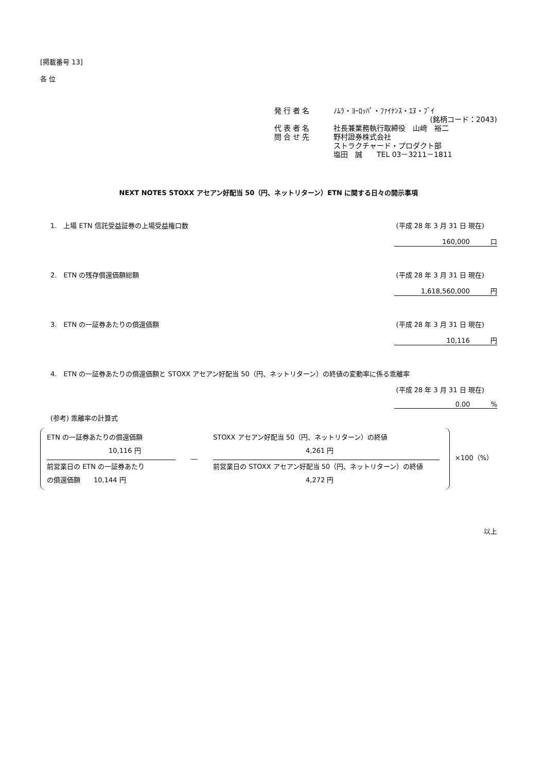[掲載番号 13]
各 位
発行者名 ﾉﾑﾗ・ﾖｰﾛｯﾊﾟ・ﾌｧｲﾅﾝｽ・ｴﾇ・ﾌﾞｲ
(銘柄コード：2043)
代表者名 社長兼業務執行取締役　山﨑　裕二
問合せ先 野村證券株式会社
ストラクチャード・プロダクト部
塩田　誠　　TEL 03－3211－1811
NEXT NOTES STOXX アセアン好配当 50（円、ネットリターン）ETN に関する日々の開示事項
1.　上場 ETN 信託受益証券の上場受益権口数 (平成 28 年 3 月 31 日 現在)
160,000 口
2.　ETN の残存償還価額総額 (平成 28 年 3 月 31 日 現在)
1,618,560,000 円
3.　ETN の一証券あたりの償還価額 (平成 28 年 3 月 31 日 現在)
10,116 円
4.　ETN の一証券あたりの償還価額と STOXX アセアン好配当 50（円、ネットリターン）の終値の変動率に係る乖離率
(平成 28 年 3 月 31 日 現在)
0.00%
(参考) 乖離率の計算式
ETN の一証券あたりの償還価額
10,116 円
前営業日の ETN の一証券あたり
の償還価額　　10,144 円
―
STOXX アセアン好配当 50（円、ネットリターン）の終値
4,261 円
前営業日の STOXX アセアン好配当 50（円、ネットリターン）の終値
4,272 円
×100（%）
以上